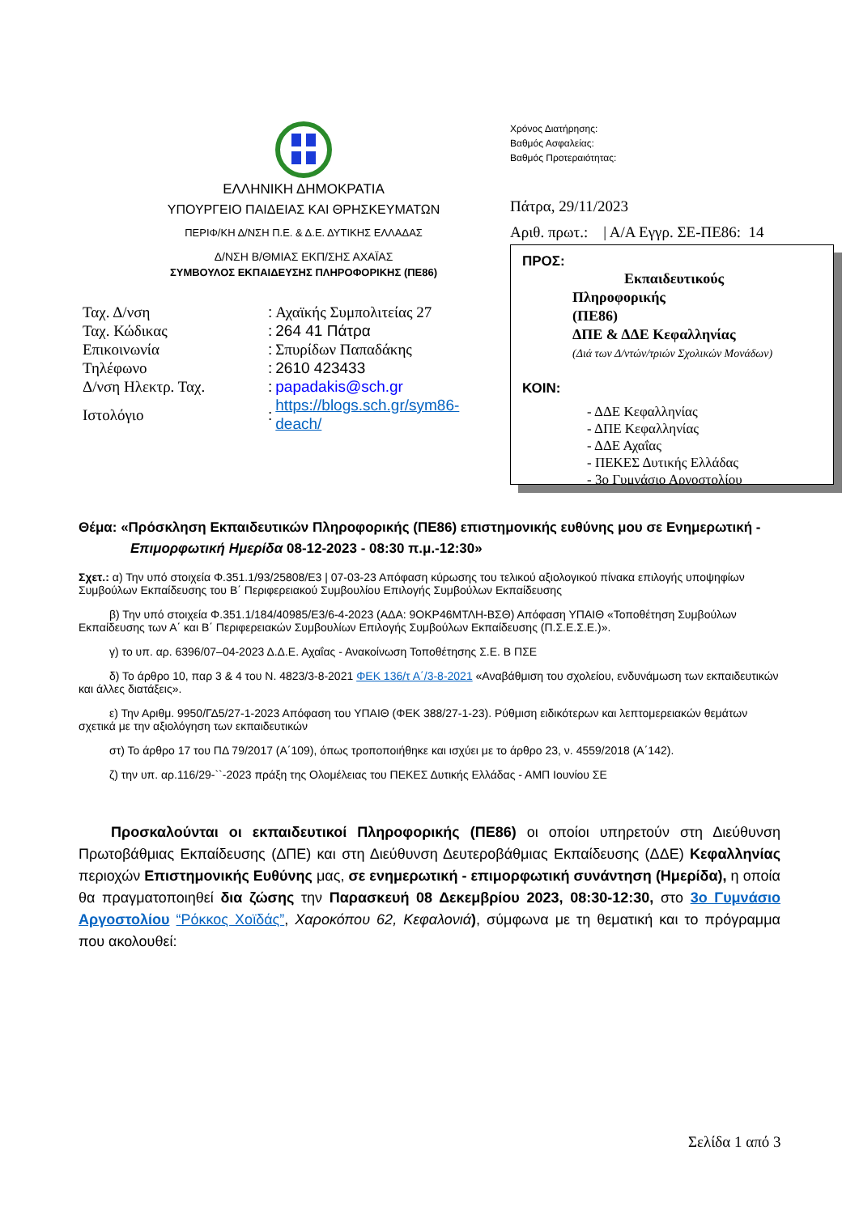ΕΛΛΗΝΙΚΗ ΔΗΜΟΚΡΑΤΙΑ
ΥΠΟΥΡΓΕΙΟ ΠΑΙΔΕΙΑΣ ΚΑΙ ΘΡΗΣΚΕΥΜΑΤΩΝ
ΠΕΡΙΦ/ΚΗ Δ/ΝΣΗ Π.Ε. & Δ.Ε. ΔΥΤΙΚΗΣ ΕΛΛΑΔΑΣ
Δ/ΝΣΗ Β/ΘΜΙΑΣ ΕΚΠ/ΣΗΣ ΑΧΑΪΑΣ
ΣΥΜΒΟΥΛΟΣ ΕΚΠΑΙΔΕΥΣΗΣ ΠΛΗΡΟΦΟΡΙΚΗΣ (ΠΕ86)
| Ταχ. Δ/νση | : | Αχαϊκής Συμπολιτείας 27 |
| Ταχ. Κώδικας | : | 264 41 Πάτρα |
| Επικοινωνία | : | Σπυρίδων Παπαδάκης |
| Τηλέφωνο | : | 2610 423433 |
| Δ/νση Ηλεκτρ. Ταχ. | : | papadakis@sch.gr |
| Ιστολόγιο | : | https://blogs.sch.gr/sym86-deach/ |
Χρόνος Διατήρησης:
Βαθμός Ασφαλείας:
Βαθμός Προτεραιότητας:
Πάτρα, 29/11/2023
Αριθ. πρωτ.: | Α/Α Εγγρ. ΣΕ-ΠΕ86: 14
ΠΡΟΣ:
Εκπαιδευτικούς
Πληροφορικής
(ΠΕ86)
ΔΠΕ & ΔΔΕ Κεφαλληνίας
(Διά των Δ/ντών/τριών Σχολικών Μονάδων)
ΚΟΙΝ:
- ΔΔΕ Κεφαλληνίας
- ΔΠΕ Κεφαλληνίας
- ΔΔΕ Αχαΐας
- ΠΕΚΕΣ Δυτικής Ελλάδας
- 3ο Γυμνάσιο Αργοστολίου
Θέμα: «Πρόσκληση Εκπαιδευτικών Πληροφορικής (ΠΕ86) επιστημονικής ευθύνης μου σε Ενημερωτική -
Επιμορφωτική Ημερίδα 08-12-2023 - 08:30 π.μ.-12:30»
Σχετ.: α) Την υπό στοιχεία Φ.351.1/93/25808/Ε3 | 07-03-23 Απόφαση κύρωσης του τελικού αξιολογικού πίνακα επιλογής υποψηφίων Συμβούλων Εκπαίδευσης του Β΄ Περιφερειακού Συμβουλίου Επιλογής Συμβούλων Εκπαίδευσης
β) Την υπό στοιχεία Φ.351.1/184/40985/Ε3/6-4-2023 (ΑΔΑ: 9ΟΚΡ46ΜΤΛΗ-ΒΣΘ) Απόφαση ΥΠΑΙΘ «Τοποθέτηση Συμβούλων Εκπαίδευσης των Α΄ και Β΄ Περιφερειακών Συμβουλίων Επιλογής Συμβούλων Εκπαίδευσης (Π.Σ.Ε.Σ.Ε.)».
γ) το υπ. αρ. 6396/07–04-2023 Δ.Δ.Ε. Αχαΐας - Ανακοίνωση Τοποθέτησης Σ.Ε. Β ΠΣΕ
δ) Το άρθρο 10, παρ 3 & 4 του Ν. 4823/3-8-2021 ΦΕΚ 136/τ Α΄/3-8-2021 «Αναβάθμιση του σχολείου, ενδυνάμωση των εκπαιδευτικών και άλλες διατάξεις».
ε) Την Αριθμ. 9950/ΓΔ5/27-1-2023 Απόφαση του ΥΠΑΙΘ (ΦΕΚ 388/27-1-23). Ρύθμιση ειδικότερων και λεπτομερειακών θεμάτων σχετικά με την αξιολόγηση των εκπαιδευτικών
στ) Το άρθρο 17 του ΠΔ 79/2017 (Α΄109), όπως τροποποιήθηκε και ισχύει με το άρθρο 23, ν. 4559/2018 (Α΄142).
ζ) την υπ. αρ.116/29-``-2023 πράξη της Ολομέλειας του ΠΕΚΕΣ Δυτικής Ελλάδας - ΑΜΠ Ιουνίου ΣΕ
Προσκαλούνται οι εκπαιδευτικοί Πληροφορικής (ΠΕ86) οι οποίοι υπηρετούν στη Διεύθυνση Πρωτοβάθμιας Εκπαίδευσης (ΔΠΕ) και στη Διεύθυνση Δευτεροβάθμιας Εκπαίδευσης (ΔΔΕ) Κεφαλληνίας περιοχών Επιστημονικής Ευθύνης μας, σε ενημερωτική - επιμορφωτική συνάντηση (Ημερίδα), η οποία θα πραγματοποιηθεί δια ζώσης την Παρασκευή 08 Δεκεμβρίου 2023, 08:30-12:30, στο 3ο Γυμνάσιο Αργοστολίου “Ρόκκος Χοϊδάς”, Χαροκόπου 62, Κεφαλονιά), σύμφωνα με τη θεματική και το πρόγραμμα που ακολουθεί:
Σελίδα 1 από 3